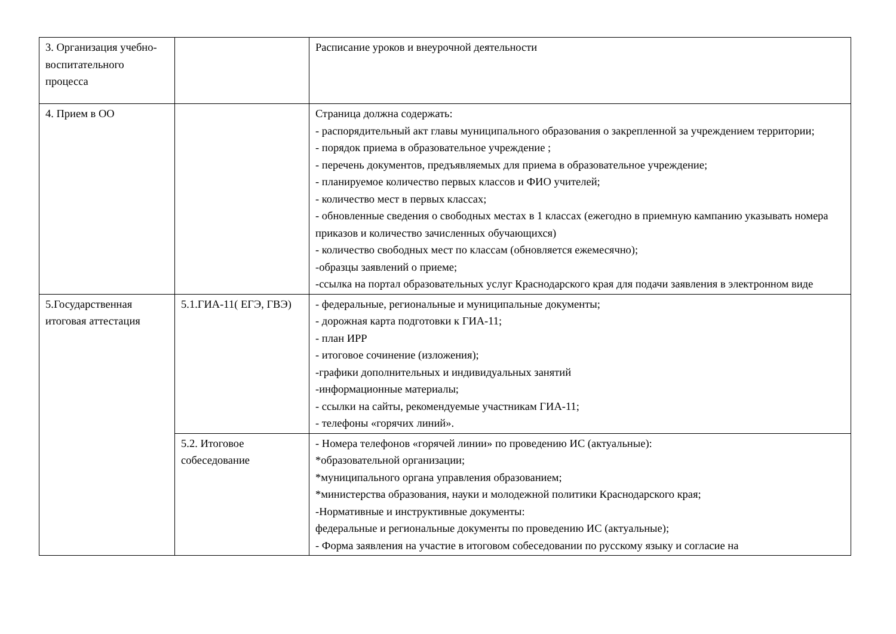| 3. Организация учебно- воспитательного процесса | | Расписание уроков и внеурочной деятельности |
| 4. Прием в ОО | | Страница должна содержать: - распорядительный акт главы муниципального образования о закрепленной за учреждением территории; - порядок приема в образовательное учреждение ; - перечень документов, предъявляемых для приема в образовательное учреждение; - планируемое количество первых классов и ФИО учителей; - количество мест в первых классах; - обновленные сведения о свободных местах в 1 классах (ежегодно в приемную кампанию указывать номера приказов и количество зачисленных обучающихся) - количество свободных мест по классам (обновляется ежемесячно); -образцы заявлений о приеме; -ссылка на портал образовательных услуг Краснодарского края для подачи заявления в электронном виде |
| 5.Государственная итоговая аттестация | 5.1.ГИА-11( ЕГЭ, ГВЭ) | - федеральные, региональные и муниципальные документы; - дорожная карта подготовки к ГИА-11; - план ИРР - итоговое сочинение (изложения); -графики дополнительных и индивидуальных занятий -информационные материалы; - ссылки на сайты, рекомендуемые участникам ГИА-11; - телефоны «горячих линий». |
| | 5.2. Итоговое собеседование | - Номера телефонов «горячей линии» по проведению ИС (актуальные): *образовательной организации; *муниципального органа управления образованием; *министерства образования, науки и молодежной политики Краснодарского края; -Нормативные и инструктивные документы: федеральные и региональные документы по проведению ИС (актуальные); - Форма заявления на участие в итоговом собеседовании по русскому языку и согласие на |